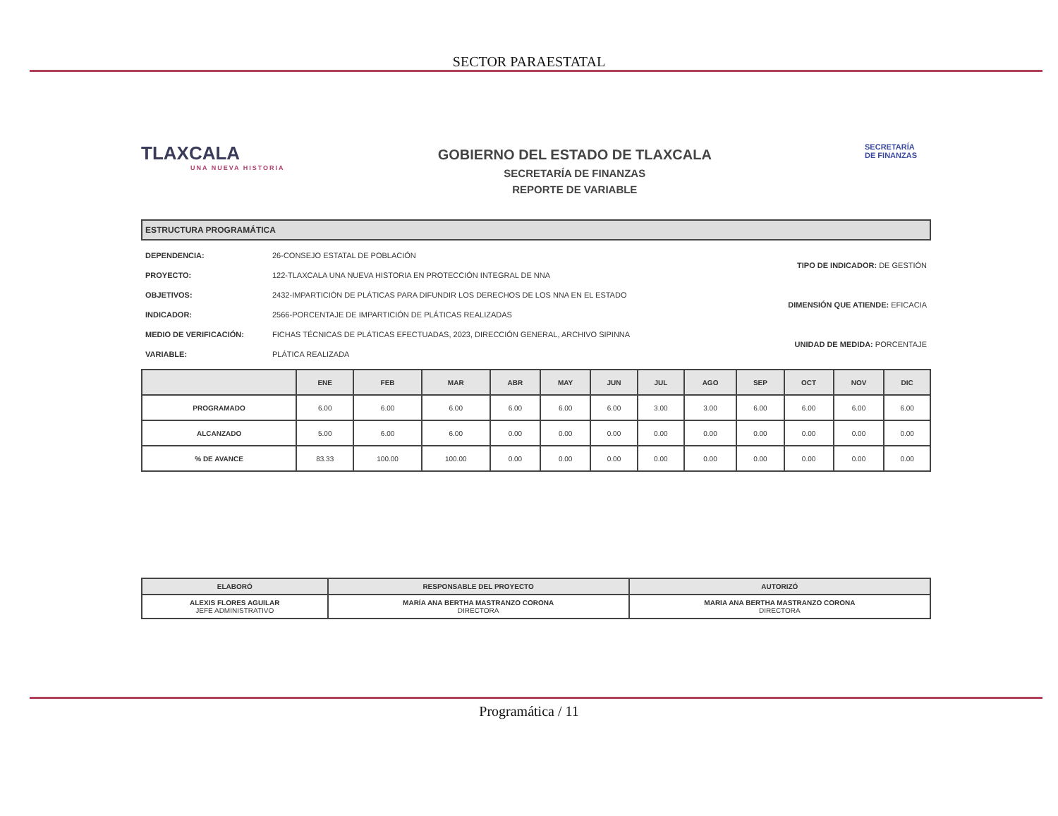SECTOR PARAESTATAL
TLAXCALA
UNA NUEVA HISTORIA
GOBIERNO DEL ESTADO DE TLAXCALA
SECRETARÍA DE FINANZAS
REPORTE DE VARIABLE
SECRETARÍA
DE FINANZAS
ESTRUCTURA PROGRAMÁTICA
| DEPENDENCIA: | 26-CONSEJO ESTATAL DE POBLACIÓN |
| PROYECTO: | 122-TLAXCALA UNA NUEVA HISTORIA EN PROTECCIÓN INTEGRAL DE NNA |
| OBJETIVOS: | 2432-IMPARTICIÓN DE PLÁTICAS PARA DIFUNDIR LOS DERECHOS DE LOS NNA EN EL ESTADO |
| INDICADOR: | 2566-PORCENTAJE DE IMPARTICIÓN DE PLÁTICAS REALIZADAS |
| MEDIO DE VERIFICACIÓN: | FICHAS TÉCNICAS DE PLÁTICAS EFECTUADAS, 2023, DIRECCIÓN GENERAL, ARCHIVO SIPINNA |
| VARIABLE: | PLÁTICA REALIZADA |
| TIPO DE INDICADOR: DE GESTIÓN |
| DIMENSIÓN QUE ATIENDE: EFICACIA |
| UNIDAD DE MEDIDA: PORCENTAJE |
| | ENE | FEB | MAR | ABR | MAY | JUN | JUL | AGO | SEP | OCT | NOV | DIC |
| --- | --- | --- | --- | --- | --- | --- | --- | --- | --- | --- | --- | --- |
| PROGRAMADO | 6.00 | 6.00 | 6.00 | 6.00 | 6.00 | 6.00 | 3.00 | 3.00 | 6.00 | 6.00 | 6.00 | 6.00 |
| ALCANZADO | 5.00 | 6.00 | 6.00 | 0.00 | 0.00 | 0.00 | 0.00 | 0.00 | 0.00 | 0.00 | 0.00 | 0.00 |
| % DE AVANCE | 83.33 | 100.00 | 100.00 | 0.00 | 0.00 | 0.00 | 0.00 | 0.00 | 0.00 | 0.00 | 0.00 | 0.00 |
| ELABORÓ | RESPONSABLE DEL PROYECTO | AUTORIZÓ |
| --- | --- | --- |
| ALEXIS FLORES AGUILAR JEFE ADMINISTRATIVO | MARÍA ANA BERTHA MASTRANZO CORONA DIRECTORA | MARIA ANA BERTHA MASTRANZO CORONA DIRECTORA |
Programática / 11